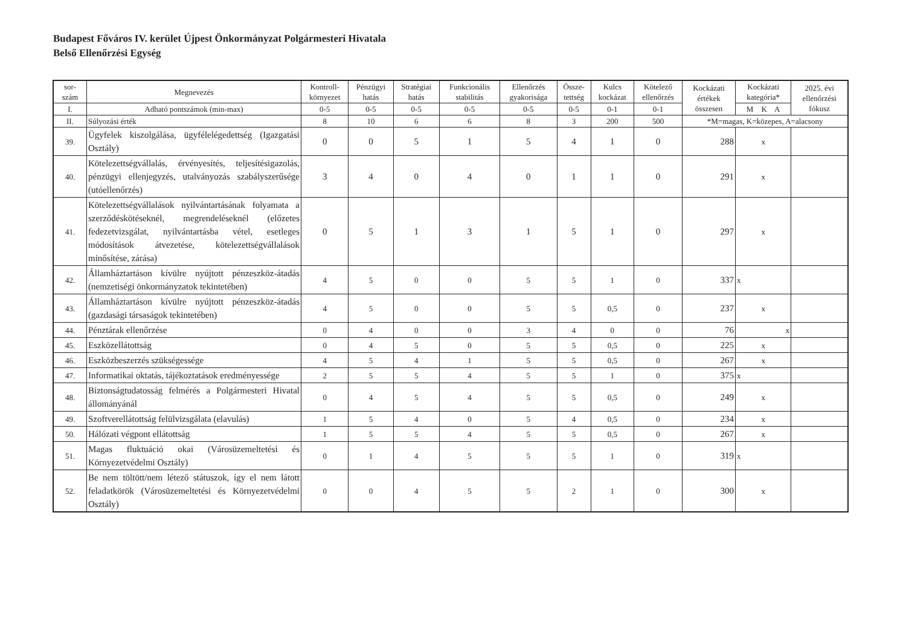Budapest Főváros IV. kerület Újpest Önkormányzat Polgármesteri Hivatala
Belső Ellenőrzési Egység
| sor- szám | Megnevezés | Kontroll- környezet | Pénzügyi hatás | Stratégiai hatás | Funkcionális stabilitás | Ellenőrzés gyakorisága | Össze- tettség | Kulcs kockázat | Kötelező ellenőrzés | Kockázati értékek összesen | Kockázati kategória* | 2025. évi ellenőrzési fókusz |
| --- | --- | --- | --- | --- | --- | --- | --- | --- | --- | --- | --- | --- |
| I. | Adható pontszámok (min-max) | 0-5 | 0-5 | 0-5 | 0-5 | 0-5 | 0-5 | 0-1 | 0-1 | | M K A | |
| II. | Súlyozási érték | 8 | 10 | 6 | 6 | 8 | 3 | 200 | 500 | *M=magas, K=közepes, A=alacsony | | |
| 39. | Ügyfelek kiszolgálása, ügyfélelégedettség (Igazgatási Osztály) | 0 | 0 | 5 | 1 | 5 | 4 | 1 | 0 | 288 | x | |
| 40. | Kötelezettségvállalás, érvényesítés, teljesítésigazolás, pénzügyi ellenjegyzés, utalványozás szabályszerűsége (utóellenőrzés) | 3 | 4 | 0 | 4 | 0 | 1 | 1 | 0 | 291 | x | |
| 41. | Kötelezettségvállalások nyilvántartásának folyamata a szerződéskötéseknél, megrendeléseknél (előzetes fedezetvizsgálat, nyilvántartásba vétel, esetleges módosítások átvezetése, kötelezettségvállalások minősítése, zárása) | 0 | 5 | 1 | 3 | 1 | 5 | 1 | 0 | 297 | x | |
| 42. | Államháztartáson kívülre nyújtott pénzeszköz-átadás (nemzetiségi önkormányzatok tekintetében) | 4 | 5 | 0 | 0 | 5 | 5 | 1 | 0 | 337 | x | |
| 43. | Államháztartáson kívülre nyújtott pénzeszköz-átadás (gazdasági társaságok tekintetében) | 4 | 5 | 0 | 0 | 5 | 5 | 0,5 | 0 | 237 | x | |
| 44. | Pénztárak ellenőrzése | 0 | 4 | 0 | 0 | 3 | 4 | 0 | 0 | 76 | x | |
| 45. | Eszközellátottság | 0 | 4 | 5 | 0 | 5 | 5 | 0,5 | 0 | 225 | x | |
| 46. | Eszközbeszerzés szükségessége | 4 | 5 | 4 | 1 | 5 | 5 | 0,5 | 0 | 267 | x | |
| 47. | Informatikai oktatás, tájékoztatások eredményessége | 2 | 5 | 5 | 4 | 5 | 5 | 1 | 0 | 375 | x | |
| 48. | Biztonságtudatosság felmérés a Polgármesteri Hivatal állományánál | 0 | 4 | 5 | 4 | 5 | 5 | 0,5 | 0 | 249 | x | |
| 49. | Szoftverellátottság felülvizsgálata (elavulás) | 1 | 5 | 4 | 0 | 5 | 4 | 0,5 | 0 | 234 | x | |
| 50. | Hálózati végpont ellátottság | 1 | 5 | 5 | 4 | 5 | 5 | 0,5 | 0 | 267 | x | |
| 51. | Magas fluktuáció okai (Városüzemeltetési és Környezetvédelmi Osztály) | 0 | 1 | 4 | 5 | 5 | 5 | 1 | 0 | 319 | x | |
| 52. | Be nem töltött/nem létező státuszok, így el nem látott feladatkörök (Városüzemeltetési és Környezetvédelmi Osztály) | 0 | 0 | 4 | 5 | 5 | 2 | 1 | 0 | 300 | x | |